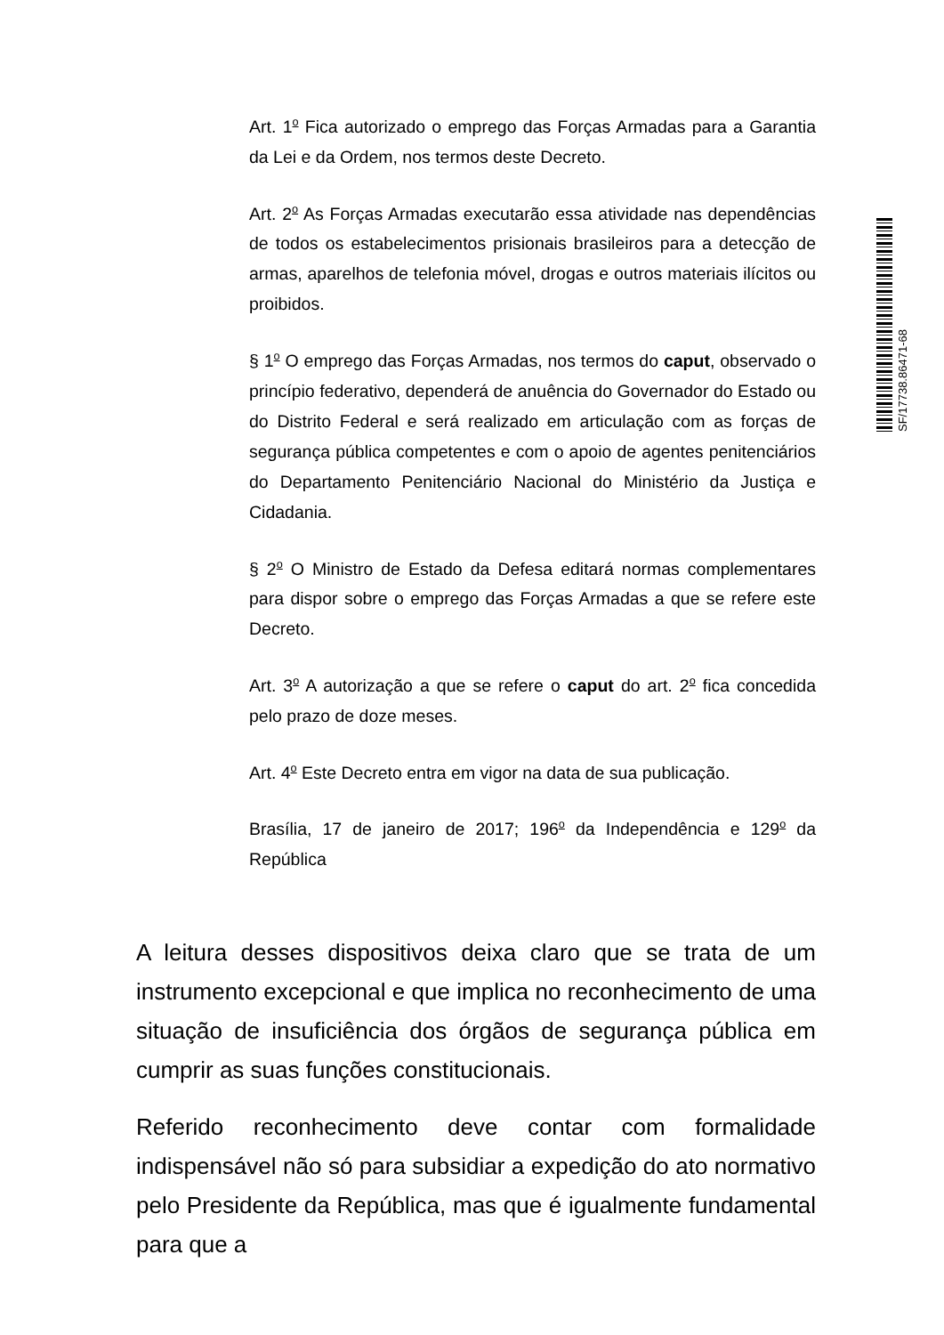Art. 1<sup>o</sup> Fica autorizado o emprego das Forças Armadas para a Garantia da Lei e da Ordem, nos termos deste Decreto.
Art. 2<sup>o</sup> As Forças Armadas executarão essa atividade nas dependências de todos os estabelecimentos prisionais brasileiros para a detecção de armas, aparelhos de telefonia móvel, drogas e outros materiais ilícitos ou proibidos.
§ 1<sup>o</sup> O emprego das Forças Armadas, nos termos do caput, observado o princípio federativo, dependerá de anuência do Governador do Estado ou do Distrito Federal e será realizado em articulação com as forças de segurança pública competentes e com o apoio de agentes penitenciários do Departamento Penitenciário Nacional do Ministério da Justiça e Cidadania.
§ 2<sup>o</sup> O Ministro de Estado da Defesa editará normas complementares para dispor sobre o emprego das Forças Armadas a que se refere este Decreto.
Art. 3<sup>o</sup> A autorização a que se refere o caput do art. 2<sup>o</sup> fica concedida pelo prazo de doze meses.
Art. 4<sup>o</sup> Este Decreto entra em vigor na data de sua publicação.
Brasília, 17 de janeiro de 2017; 196<sup>o</sup> da Independência e 129<sup>o</sup> da República
SF/17738.86471-68
A leitura desses dispositivos deixa claro que se trata de um instrumento excepcional e que implica no reconhecimento de uma situação de insuficiência dos órgãos de segurança pública em cumprir as suas funções constitucionais.
Referido reconhecimento deve contar com formalidade indispensável não só para subsidiar a expedição do ato normativo pelo Presidente da República, mas que é igualmente fundamental para que a